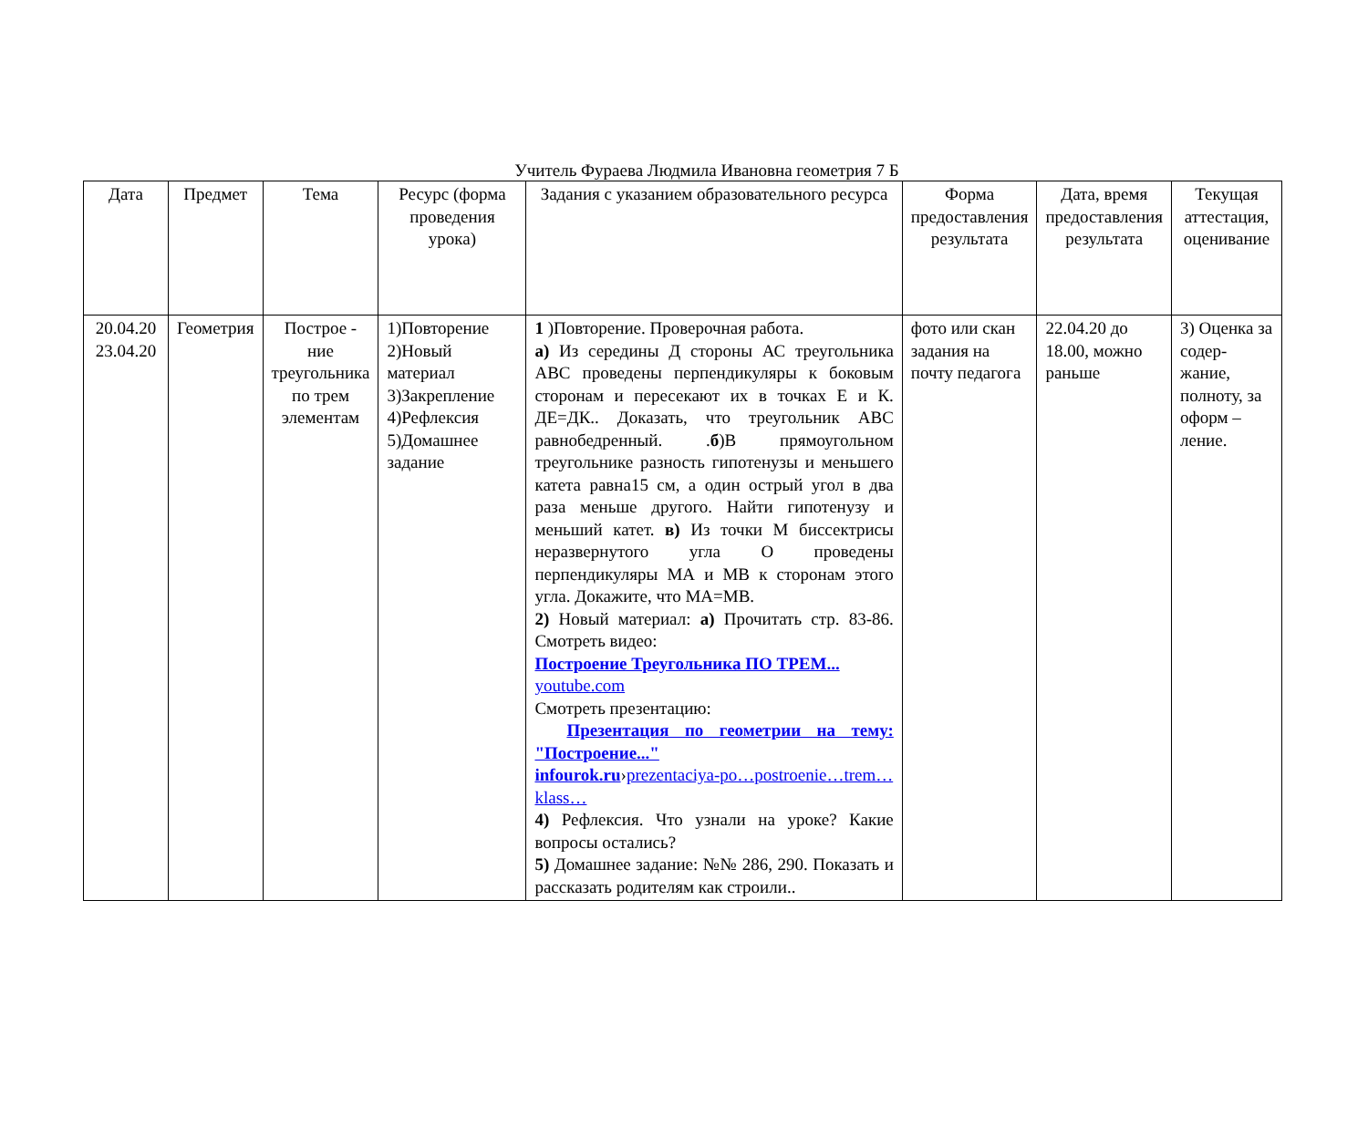Учитель Фураева Людмила Ивановна геометрия 7 Б
| Дата | Предмет | Тема | Ресурс (форма проведения урока) | Задания с указанием образовательного ресурса | Форма предоставления результата | Дата, время предоставления результата | Текущая аттестация, оценивание |
| --- | --- | --- | --- | --- | --- | --- | --- |
| 20.04.20 23.04.20 | Геометрия | Построе - ние треугольника по трем элементам | 1)Повторение 2)Новый материал 3)Закрепление 4)Рефлексия 5)Домашнее задание | 1 )Повторение. Проверочная работа. а) Из середины Д стороны АС треугольника АВС проведены перпендикуляры к боковым сторонам и пересекают их в точках Е и К. ДЕ=ДК.. Доказать, что треугольник АВС равнобедренный. . б )В прямоугольном треугольнике разность гипотенузы и меньшего катета равна15 см, а один острый угол в два раза меньше другого. Найти гипотенузу и меньший катет. в) Из точки М биссектрисы неразвернутого угла О проведены перпендикуляры МА и МВ к сторонам этого угла. Докажите, что МА=МВ. 2) Новый материал: а) Прочитать стр. 83-86. Смотреть видео: Построение Треугольника ПО ТРЕМ... youtube.com Смотреть презентацию: Презентация по геометрии на тему: "Построение..." infourok.ru › prezentaciya-po…postroenie…trem…klass… 4) Рефлексия. Что узнали на уроке? Какие вопросы остались? 5) Домашнее задание: №№ 286, 290. Показать и рассказать родителям как строили.. | фото или скан задания на почту педагога | 22.04.20 до 18.00, можно раньше | 3) Оценка за содер-жание, полноту, за оформ – ление. |